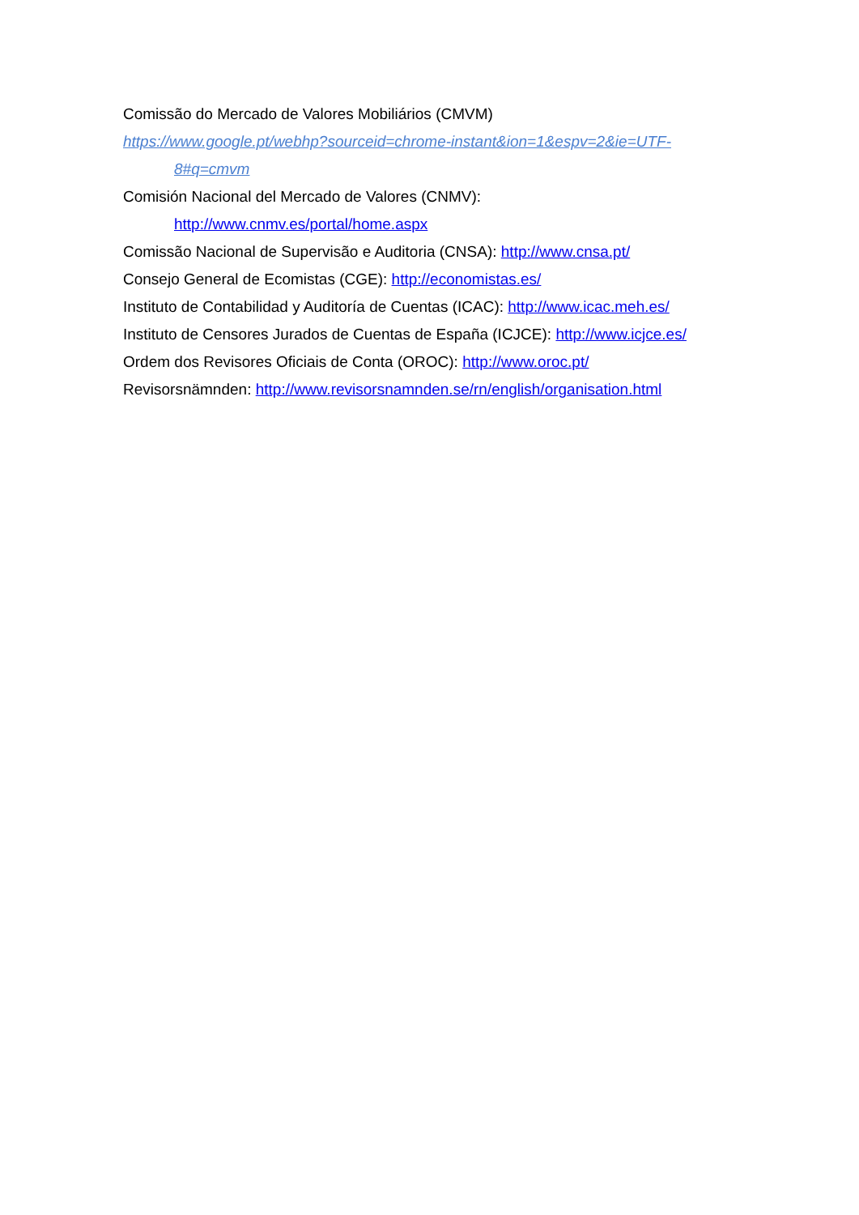Comissão do Mercado de Valores Mobiliários (CMVM)
https://www.google.pt/webhp?sourceid=chrome-instant&ion=1&espv=2&ie=UTF-
8#q=cmvm
Comisión Nacional del Mercado de Valores (CNMV):
http://www.cnmv.es/portal/home.aspx
Comissão Nacional de Supervisão e Auditoria (CNSA): http://www.cnsa.pt/
Consejo General de Ecomistas (CGE): http://economistas.es/
Instituto de Contabilidad y Auditoría de Cuentas (ICAC): http://www.icac.meh.es/
Instituto de Censores Jurados de Cuentas de España (ICJCE): http://www.icjce.es/
Ordem dos Revisores Oficiais de Conta (OROC): http://www.oroc.pt/
Revisorsnämnden: http://www.revisorsnamnden.se/rn/english/organisation.html